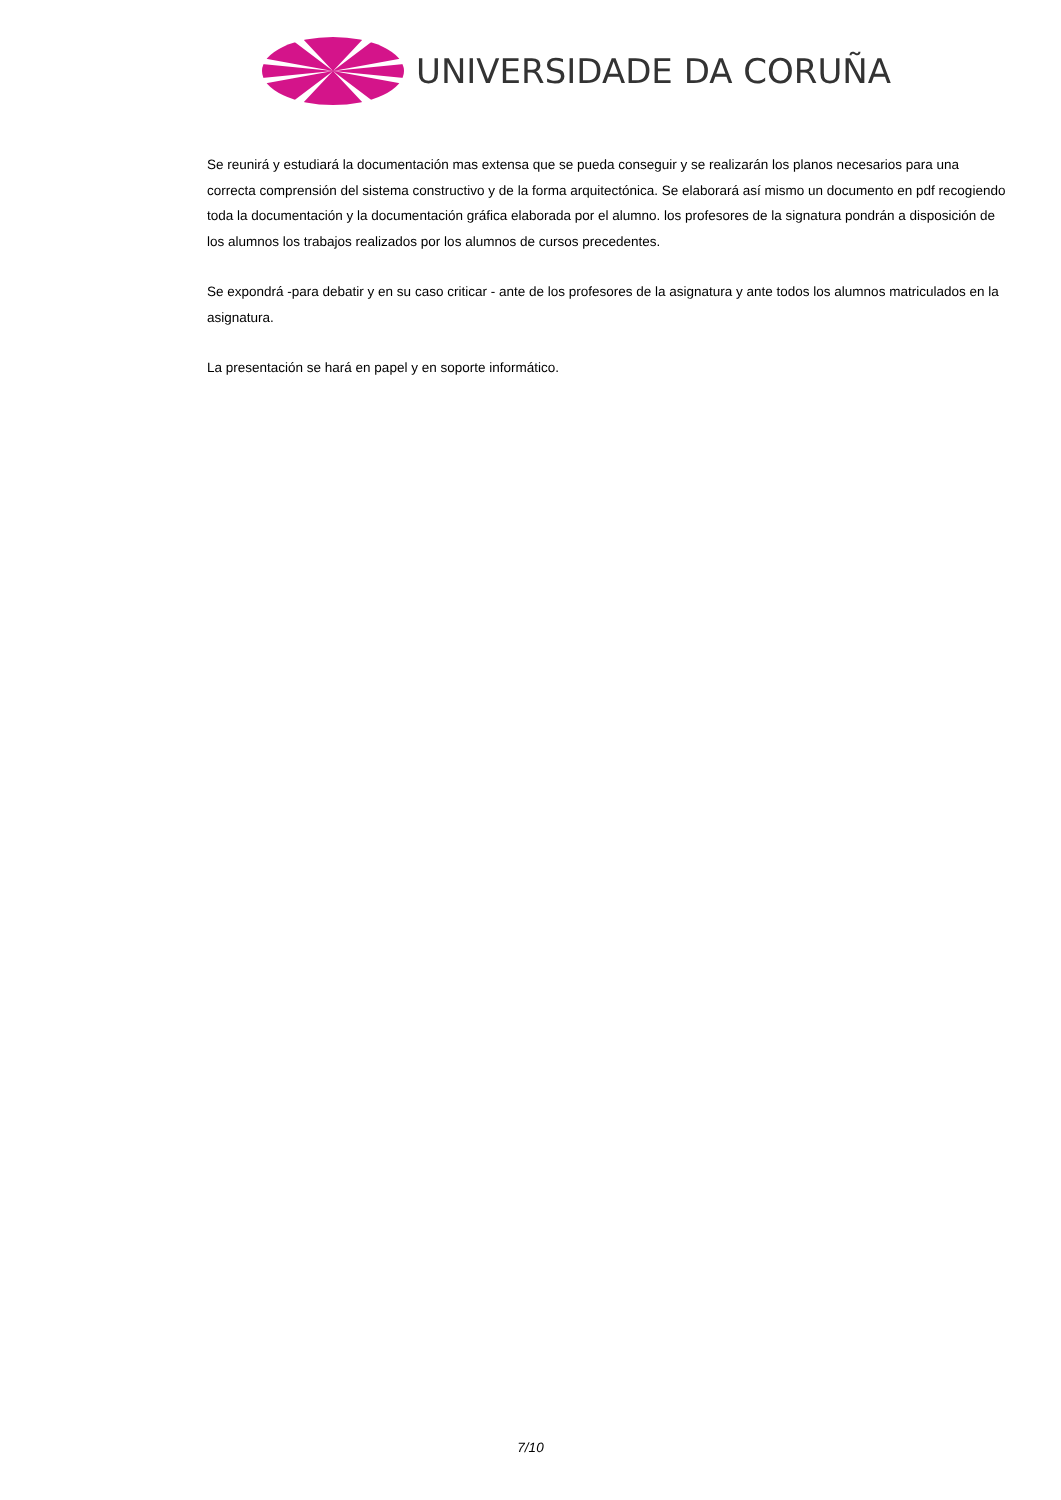UNIVERSIDADE DA CORUÑA
Se reunirá y estudiará la documentación mas extensa que se pueda conseguir y se realizarán los planos necesarios para una correcta comprensión del sistema constructivo y de la forma arquitectónica. Se elaborará así mismo un documento en pdf recogiendo toda la documentación y la documentación gráfica elaborada por el alumno. los profesores de la signatura pondrán a disposición de los alumnos los trabajos realizados por los alumnos de cursos precedentes.
Se expondrá -para debatir y en su caso criticar - ante de los profesores de la asignatura y ante todos los alumnos matriculados en la asignatura.
La presentación se hará en papel y en soporte informático.
7/10